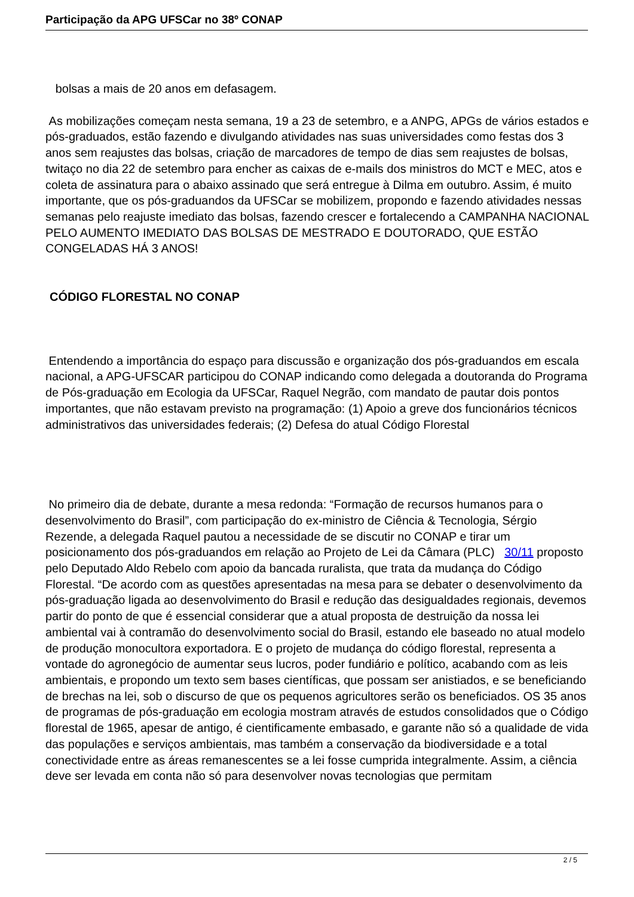Participação da APG UFSCar no 38º CONAP
bolsas a mais de 20 anos em defasagem.
As mobilizações começam nesta semana, 19 a 23 de setembro, e a ANPG, APGs de vários estados e pós-graduados, estão fazendo e divulgando atividades nas suas universidades como festas dos 3 anos sem reajustes das bolsas, criação de marcadores de tempo de dias sem reajustes de bolsas, twitaço no dia 22 de setembro para encher as caixas de e-mails dos ministros do MCT e MEC, atos e coleta de assinatura para o abaixo assinado que será entregue à Dilma em outubro. Assim, é muito importante, que os pós-graduandos da UFSCar se mobilizem, propondo e fazendo atividades nessas semanas pelo reajuste imediato das bolsas, fazendo crescer e fortalecendo a CAMPANHA NACIONAL PELO AUMENTO IMEDIATO DAS BOLSAS DE MESTRADO E DOUTORADO, QUE ESTÃO CONGELADAS HÁ 3 ANOS!
CÓDIGO FLORESTAL NO CONAP
Entendendo a importância do espaço para discussão e organização dos pós-graduandos em escala nacional, a APG-UFSCAR participou do CONAP indicando como delegada a doutoranda do Programa de Pós-graduação em Ecologia da UFSCar, Raquel Negrão, com mandato de pautar dois pontos importantes, que não estavam previsto na programação: (1) Apoio a greve dos funcionários técnicos administrativos das universidades federais; (2) Defesa do atual Código Florestal
No primeiro dia de debate, durante a mesa redonda: “Formação de recursos humanos para o desenvolvimento do Brasil”, com participação do ex-ministro de Ciência & Tecnologia, Sérgio Rezende, a delegada Raquel pautou a necessidade de se discutir no CONAP e tirar um posicionamento dos pós-graduandos em relação ao Projeto de Lei da Câmara (PLC) 30/11 proposto pelo Deputado Aldo Rebelo com apoio da bancada ruralista, que trata da mudança do Código Florestal. “De acordo com as questões apresentadas na mesa para se debater o desenvolvimento da pós-graduação ligada ao desenvolvimento do Brasil e redução das desigualdades regionais, devemos partir do ponto de que é essencial considerar que a atual proposta de destruição da nossa lei ambiental vai à contramão do desenvolvimento social do Brasil, estando ele baseado no atual modelo de produção monocultora exportadora. E o projeto de mudança do código florestal, representa a vontade do agronegócio de aumentar seus lucros, poder fundiário e político, acabando com as leis ambientais, e propondo um texto sem bases científicas, que possam ser anistiados, e se beneficiando de brechas na lei, sob o discurso de que os pequenos agricultores serão os beneficiados. OS 35 anos de programas de pós-graduação em ecologia mostram através de estudos consolidados que o Código florestal de 1965, apesar de antigo, é cientificamente embasado, e garante não só a qualidade de vida das populações e serviços ambientais, mas também a conservação da biodiversidade e a total conectividade entre as áreas remanescentes se a lei fosse cumprida integralmente. Assim, a ciência deve ser levada em conta não só para desenvolver novas tecnologias que permitam
2 / 5